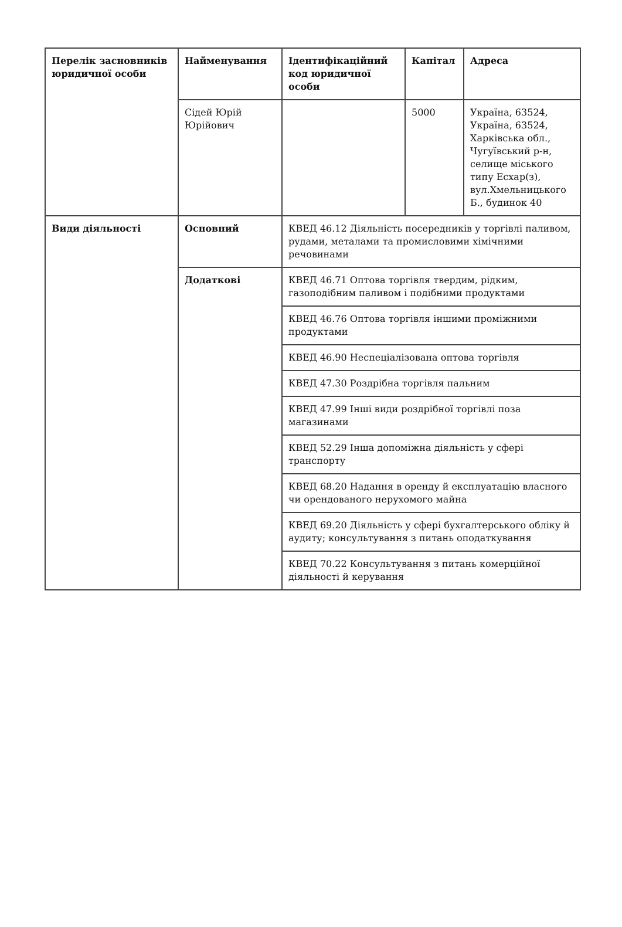| Перелік засновників юридичної особи | Найменування | Ідентифікаційний код юридичної особи | Капітал | Адреса |
| --- | --- | --- | --- | --- |
| | Сідей Юрій Юрійович | | 5000 | Україна, 63524, Україна, 63524, Харківська обл., Чугуївський р-н, селище міського типу Есхар(з), вул.Хмельницького Б., будинок 40 |
| Види діяльності | Основний | КВЕД 46.12 Діяльність посередників у торгівлі паливом, рудами, металами та промисловими хімічними речовинами | | |
| | Додаткові | КВЕД 46.71 Оптова торгівля твердим, рідким, газоподібним паливом і подібними продуктами | | |
| | | КВЕД 46.76 Оптова торгівля іншими проміжними продуктами | | |
| | | КВЕД 46.90 Неспеціалізована оптова торгівля | | |
| | | КВЕД 47.30 Роздрібна торгівля пальним | | |
| | | КВЕД 47.99 Інші види роздрібної торгівлі поза магазинами | | |
| | | КВЕД 52.29 Інша допоміжна діяльність у сфері транспорту | | |
| | | КВЕД 68.20 Надання в оренду й експлуатацію власного чи орендованого нерухомого майна | | |
| | | КВЕД 69.20 Діяльність у сфері бухгалтерського обліку й аудиту; консультування з питань оподаткування | | |
| | | КВЕД 70.22 Консультування з питань комерційної діяльності й керування | | |